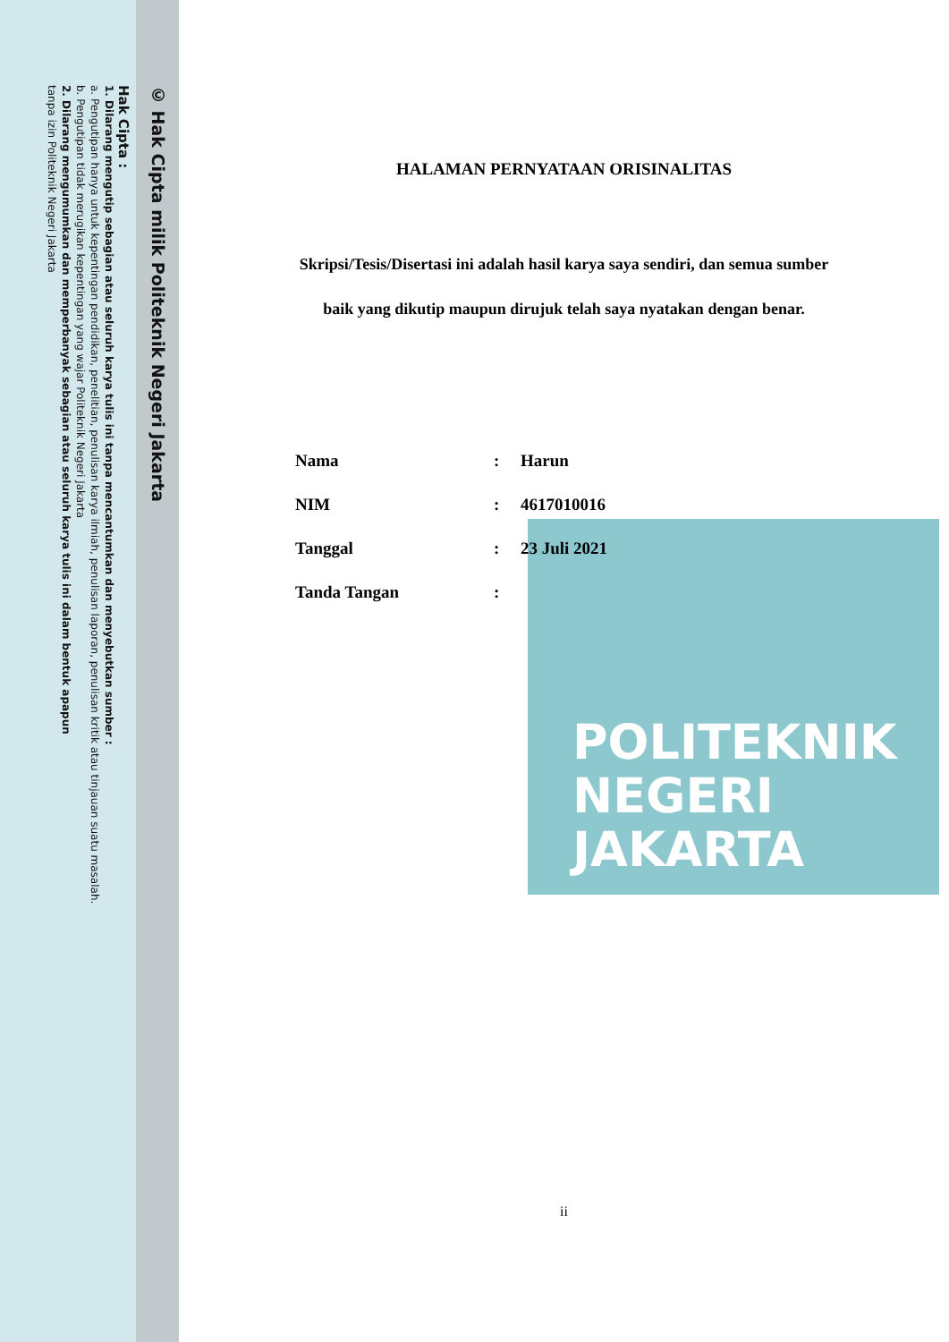© Hak Cipta milik Politeknik Negeri Jakarta
Hak Cipta :
1. Dilarang mengutip sebagian atau seluruh karya tulis ini tanpa mencantumkan dan menyebutkan sumber :
a. Pengutipan hanya untuk kepentingan pendidikan, penelitian, penulisan karya ilmiah, penulisan laporan, penulisan kritik atau tinjauan suatu masalah.
b. Pengutipan tidak merugikan kepentingan yang wajar Politeknik Negeri Jakarta
2. Dilarang mengumumkan dan memperbanyak sebagian atau seluruh karya tulis ini dalam bentuk apapun
tanpa izin Politeknik Negeri Jakarta
POLITEKNIK
NEGERI
JAKARTA
HALAMAN PERNYATAAN ORISINALITAS
Skripsi/Tesis/Disertasi ini adalah hasil karya saya sendiri, dan semua sumber
baik yang dikutip maupun dirujuk telah saya nyatakan dengan benar.
| Nama | : | Harun |
| NIM | : | 4617010016 |
| Tanggal | : | 23 Juli 2021 |
| Tanda Tangan | : | |
ii